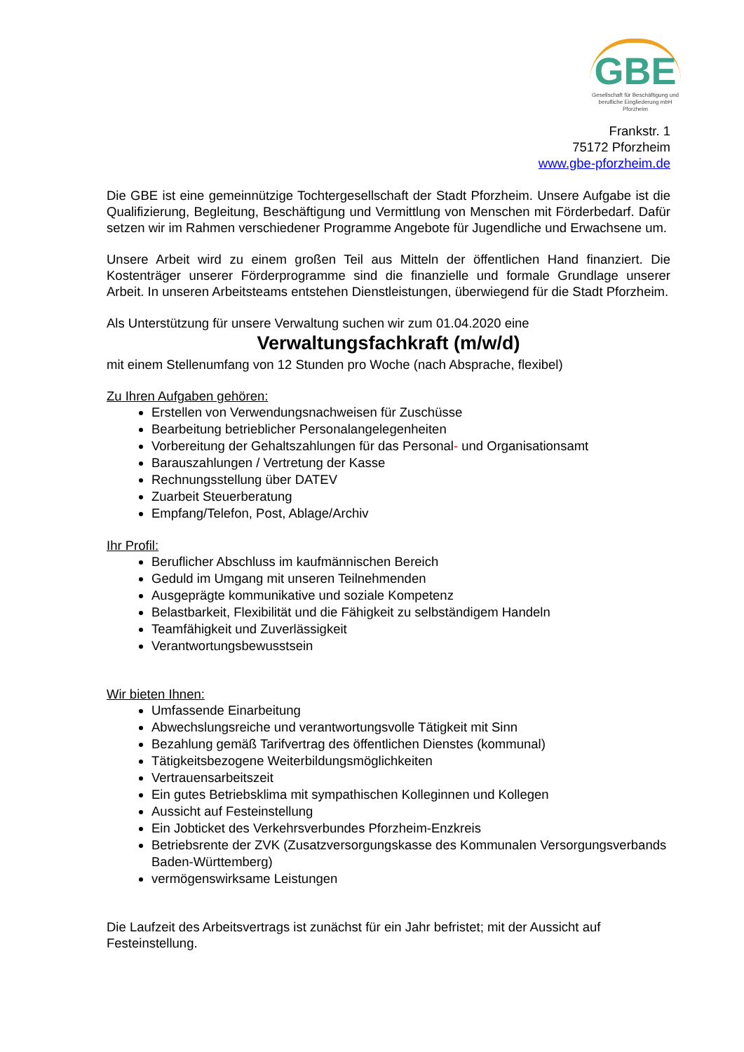GBE
Gesellschaft für Beschäftigung und berufliche Eingliederung mbH Pforzheim
Frankstr. 1
75172 Pforzheim
www.gbe-pforzheim.de
Die GBE ist eine gemeinnützige Tochtergesellschaft der Stadt Pforzheim. Unsere Aufgabe ist die Qualifizierung, Begleitung, Beschäftigung und Vermittlung von Menschen mit Förderbedarf. Dafür setzen wir im Rahmen verschiedener Programme Angebote für Jugendliche und Erwachsene um.
Unsere Arbeit wird zu einem großen Teil aus Mitteln der öffentlichen Hand finanziert. Die Kostenträger unserer Förderprogramme sind die finanzielle und formale Grundlage unserer Arbeit. In unseren Arbeitsteams entstehen Dienstleistungen, überwiegend für die Stadt Pforzheim.
Als Unterstützung für unsere Verwaltung suchen wir zum 01.04.2020 eine
Verwaltungsfachkraft (m/w/d)
mit einem Stellenumfang von 12 Stunden pro Woche (nach Absprache, flexibel)
Zu Ihren Aufgaben gehören:
Erstellen von Verwendungsnachweisen für Zuschüsse
Bearbeitung betrieblicher Personalangelegenheiten
Vorbereitung der Gehaltszahlungen für das Personal- und Organisationsamt
Barauszahlungen / Vertretung der Kasse
Rechnungsstellung über DATEV
Zuarbeit Steuerberatung
Empfang/Telefon, Post, Ablage/Archiv
Ihr Profil:
Beruflicher Abschluss im kaufmännischen Bereich
Geduld im Umgang mit unseren Teilnehmenden
Ausgeprägte kommunikative und soziale Kompetenz
Belastbarkeit, Flexibilität und die Fähigkeit zu selbständigem Handeln
Teamfähigkeit und Zuverlässigkeit
Verantwortungsbewusstsein
Wir bieten Ihnen:
Umfassende Einarbeitung
Abwechslungsreiche und verantwortungsvolle Tätigkeit mit Sinn
Bezahlung gemäß Tarifvertrag des öffentlichen Dienstes (kommunal)
Tätigkeitsbezogene Weiterbildungsmöglichkeiten
Vertrauensarbeitszeit
Ein gutes Betriebsklima mit sympathischen Kolleginnen und Kollegen
Aussicht auf Festeinstellung
Ein Jobticket des Verkehrsverbundes Pforzheim-Enzkreis
Betriebsrente der ZVK (Zusatzversorgungskasse des Kommunalen Versorgungsverbands Baden-Württemberg)
vermögenswirksame Leistungen
Die Laufzeit des Arbeitsvertrags ist zunächst für ein Jahr befristet; mit der Aussicht auf Festeinstellung.